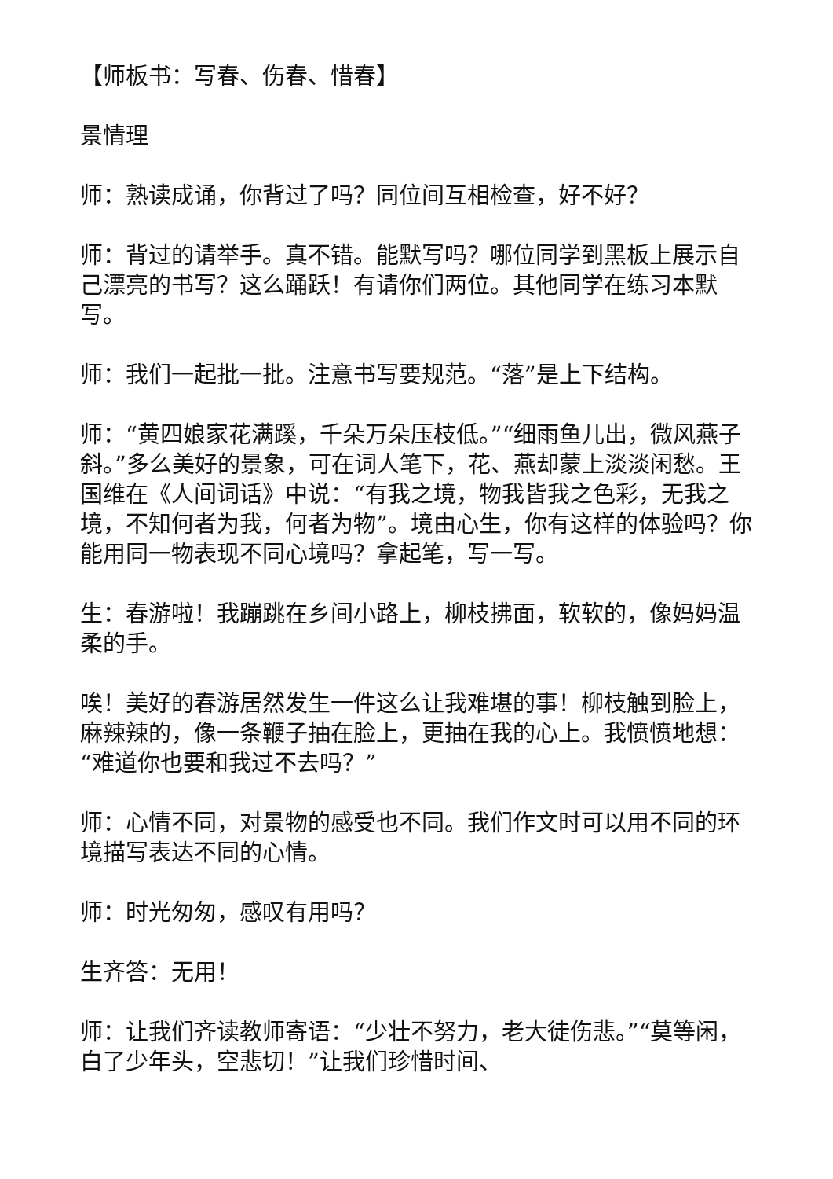【师板书：写春、伤春、惜春】
景情理
师：熟读成诵，你背过了吗？同位间互相检查，好不好？
师：背过的请举手。真不错。能默写吗？哪位同学到黑板上展示自己漂亮的书写？这么踊跃！有请你们两位。其他同学在练习本默写。
师：我们一起批一批。注意书写要规范。“落”是上下结构。
师：“黄四娘家花满蹊，千朵万朵压枝低。”“细雨鱼儿出，微风燕子斜。”多么美好的景象，可在词人笔下，花、燕却蒙上淡淡闲愁。王国维在《人间词话》中说：“有我之境，物我皆我之色彩，无我之境，不知何者为我，何者为物”。境由心生，你有这样的体验吗？你能用同一物表现不同心境吗？拿起笔，写一写。
生：春游啦！我蹦跳在乡间小路上，柳枝拂面，软软的，像妈妈温柔的手。
唉！美好的春游居然发生一件这么让我难堪的事！柳枝触到脸上，麻辣辣的，像一条鞭子抽在脸上，更抽在我的心上。我愤愤地想：“难道你也要和我过不去吗？”
师：心情不同，对景物的感受也不同。我们作文时可以用不同的环境描写表达不同的心情。
师：时光匆匆，感叹有用吗？
生齐答：无用！
师：让我们齐读教师寄语：“少壮不努力，老大徒伤悲。”“莫等闲，白了少年头，空悲切！”让我们珍惜时间、